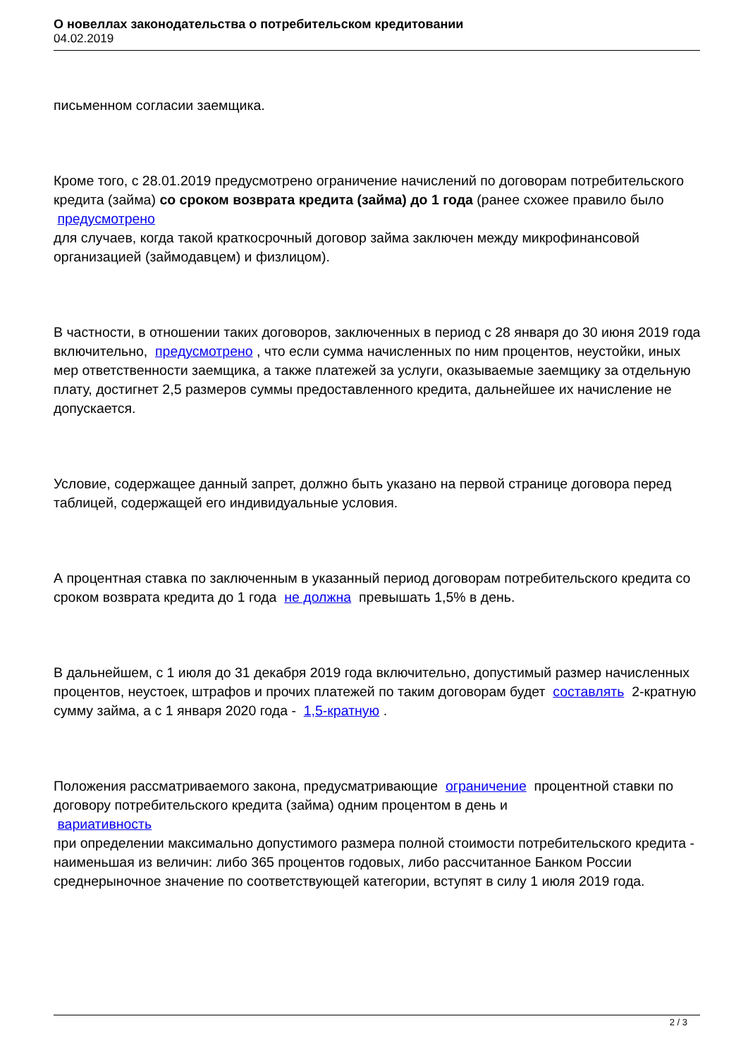О новеллах законодательства о потребительском кредитовании
04.02.2019
письменном согласии заемщика.
Кроме того, с 28.01.2019 предусмотрено ограничение начислений по договорам потребительского кредита (займа) со сроком возврата кредита (займа) до 1 года (ранее схожее правило было
предусмотрено
для случаев, когда такой краткосрочный договор займа заключен между микрофинансовой организацией (займодавцем) и физлицом).
В частности, в отношении таких договоров, заключенных в период с 28 января до 30 июня 2019 года включительно, предусмотрено , что если сумма начисленных по ним процентов, неустойки, иных мер ответственности заемщика, а также платежей за услуги, оказываемые заемщику за отдельную плату, достигнет 2,5 размеров суммы предоставленного кредита, дальнейшее их начисление не допускается.
Условие, содержащее данный запрет, должно быть указано на первой странице договора перед таблицей, содержащей его индивидуальные условия.
А процентная ставка по заключенным в указанный период договорам потребительского кредита со сроком возврата кредита до 1 года не должна превышать 1,5% в день.
В дальнейшем, с 1 июля до 31 декабря 2019 года включительно, допустимый размер начисленных процентов, неустоек, штрафов и прочих платежей по таким договорам будет составлять 2-кратную сумму займа, а с 1 января 2020 года - 1,5-кратную .
Положения рассматриваемого закона, предусматривающие ограничение процентной ставки по договору потребительского кредита (займа) одним процентом в день и
вариативность
при определении максимально допустимого размера полной стоимости потребительского кредита - наименьшая из величин: либо 365 процентов годовых, либо рассчитанное Банком России среднерыночное значение по соответствующей категории, вступят в силу 1 июля 2019 года.
2 / 3